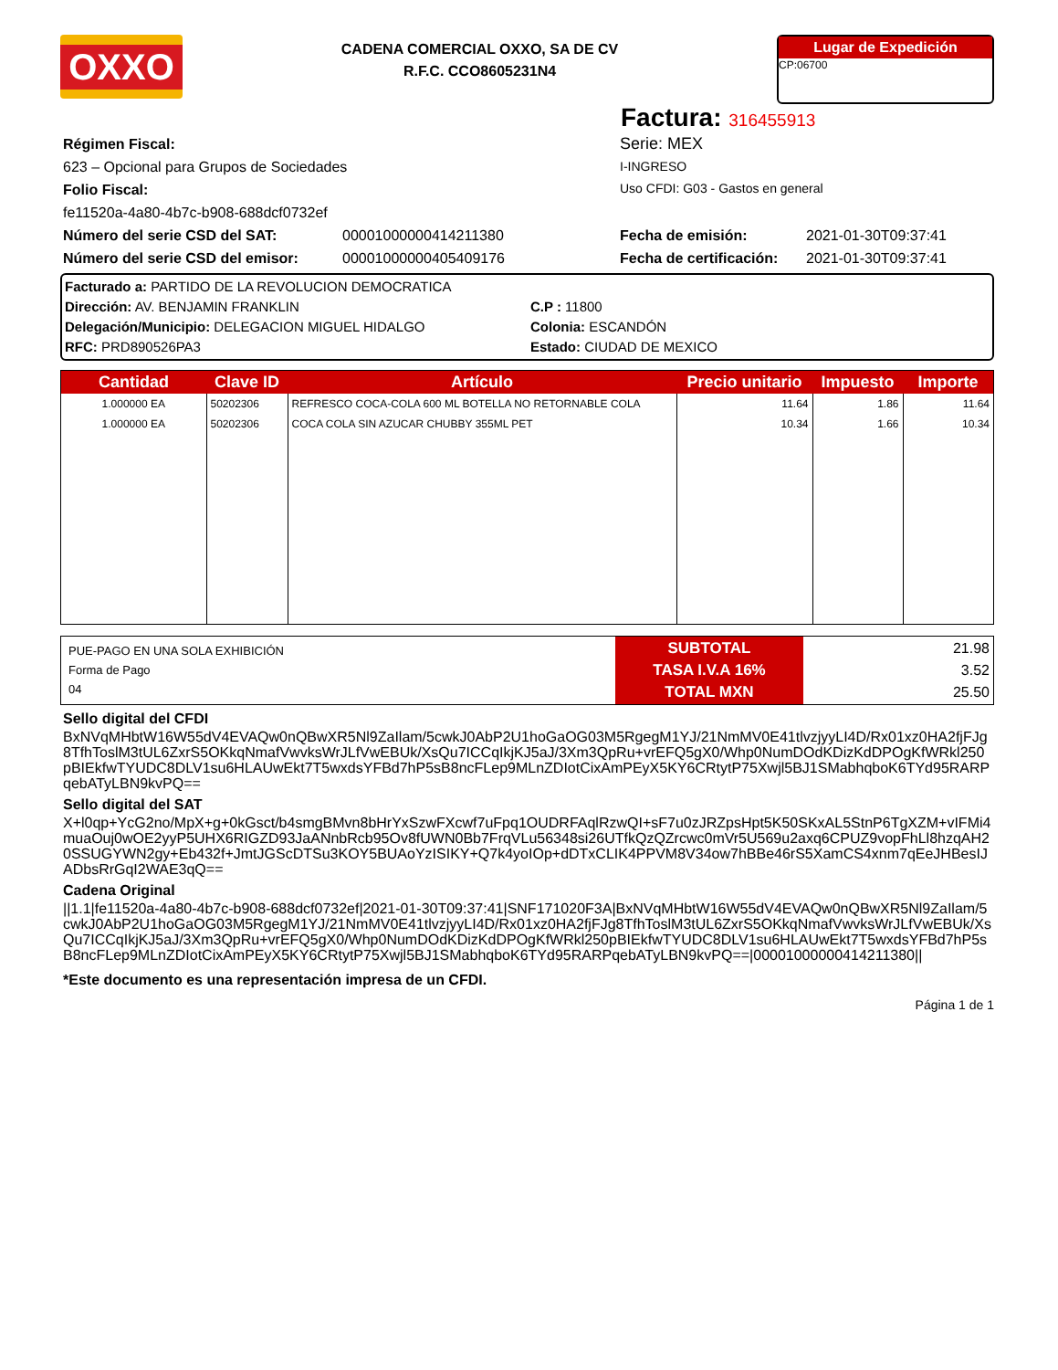OXXO
CADENA COMERCIAL OXXO, SA DE CV
R.F.C. CCO8605231N4
Lugar de Expedición
CP:06700
Factura: 316455913
Régimen Fiscal:
623 – Opcional para Grupos de Sociedades
Folio Fiscal:
fe11520a-4a80-4b7c-b908-688dcf0732ef
Serie: MEX
I-INGRESO
Uso CFDI: G03 - Gastos en general
Número del serie CSD del SAT: 00001000000414211380 Fecha de emisión: 2021-01-30T09:37:41
Número del serie CSD del emisor:
00001000000405409176 Fecha de certificación:
2021-01-30T09:37:41
Facturado a: PARTIDO DE LA REVOLUCION DEMOCRATICA
Dirección: AV. BENJAMIN FRANKLIN
Delegación/Municipio: DELEGACION MIGUEL HIDALGO
RFC: PRD890526PA3
C.P : 11800
Colonia: ESCANDÓN
Estado: CIUDAD DE MEXICO
| Cantidad | Clave ID | Artículo | Precio unitario | Impuesto | Importe |
| --- | --- | --- | --- | --- | --- |
| 1.000000 EA | 50202306 | REFRESCO COCA-COLA 600 ML BOTELLA NO RETORNABLE COLA | 11.64 | 1.86 | 11.64 |
| 1.000000 EA | 50202306 | COCA COLA SIN AZUCAR CHUBBY 355ML PET | 10.34 | 1.66 | 10.34 |
| PUE-PAGO EN UNA SOLA EXHIBICIÓN Forma de Pago 04 | SUBTOTAL TASA I.V.A 16% TOTAL MXN | 21.98 3.52 25.50 |
Sello digital del CFDI
BxNVqMHbtW16W55dV4EVAQw0nQBwXR5Nl9ZaIlam/5cwkJ0AbP2U1hoGaOG03M5RgegM1YJ/21NmMV0E41tlvzjyyLI4D/Rx01xz0HA2fjFJg8TfhToslM3tUL6ZxrS5OKkqNmafVwvksWrJLfVwEBUk/XsQu7ICCqIkjKJ5aJ/3Xm3QpRu+vrEFQ5gX0/Whp0NumDOdKDizKdDPOgKfWRkl250pBIEkfwTYUDC8DLV1su6HLAUwEkt7T5wxdsYFBd7hP5sB8ncFLep9MLnZDIotCixAmPEyX5KY6CRtytP75Xwjl5BJ1SMabhqboK6TYd95RARPqebATyLBN9kvPQ==
Sello digital del SAT
X+l0qp+YcG2no/MpX+g+0kGsct/b4smgBMvn8bHrYxSzwFXcwf7uFpq1OUDRFAqlRzwQI+sF7u0zJRZpsHpt5K50SKxAL5StnP6TgXZM+vIFMi4muaOuj0wOE2yyP5UHX6RIGZD93JaANnbRcb95Ov8fUWN0Bb7FrqVLu56348si26UTfkQzQZrcwc0mVr5U569u2axq6CPUZ9vopFhLl8hzqAH20SSUGYWN2gy+Eb432f+JmtJGScDTSu3KOY5BUAoYzISIKY+Q7k4yoIOp+dDTxCLIK4PPVM8V34ow7hBBe46rS5XamCS4xnm7qEeJHBesIJADbsRrGqI2WAE3qQ==
Cadena Original
||1.1|fe11520a-4a80-4b7c-b908-688dcf0732ef|2021-01-30T09:37:41|SNF171020F3A|BxNVqMHbtW16W55dV4EVAQw0nQBwXR5Nl9ZaIlam/5cwkJ0AbP2U1hoGaOG03M5RgegM1YJ/21NmMV0E41tlvzjyyLI4D/Rx01xz0HA2fjFJg8TfhToslM3tUL6ZxrS5OKkqNmafVwvksWrJLfVwEBUk/XsQu7ICCqIkjKJ5aJ/3Xm3QpRu+vrEFQ5gX0/Whp0NumDOdKDizKdDPOgKfWRkl250pBIEkfwTYUDC8DLV1su6HLAUwEkt7T5wxdsYFBd7hP5sB8ncFLep9MLnZDIotCixAmPEyX5KY6CRtytP75Xwjl5BJ1SMabhqboK6TYd95RARPqebATyLBN9kvPQ==|00001000000414211380||
*Este documento es una representación impresa de un CFDI.
Página 1 de 1